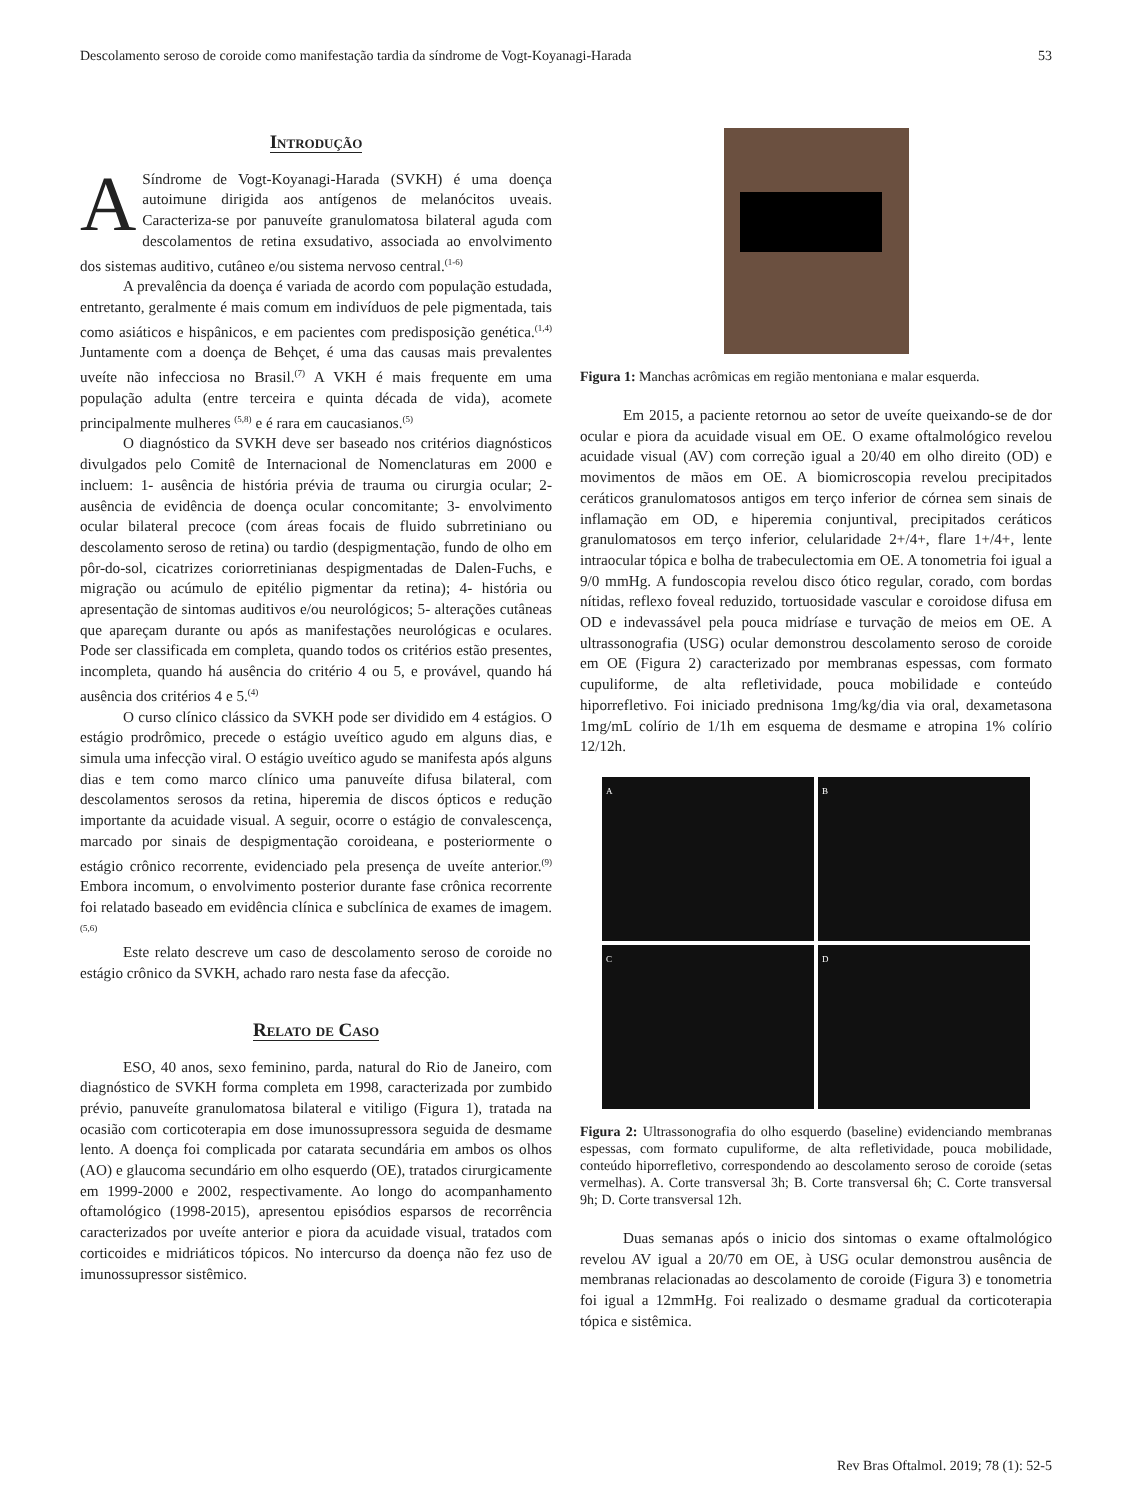Descolamento seroso de coroide como manifestação tardia da síndrome de Vogt-Koyanagi-Harada 53
Introdução
ASíndrome de Vogt-Koyanagi-Harada (SVKH) é uma doença autoimune dirigida aos antígenos de melanócitos uveais. Caracteriza-se por panuveíte granulomatosa bilateral aguda com descolamentos de retina exsudativo, associada ao envolvimento dos sistemas auditivo, cutâneo e/ou sistema nervoso central.<sup>(1-6)</sup>
A prevalência da doença é variada de acordo com população estudada, entretanto, geralmente é mais comum em indivíduos de pele pigmentada, tais como asiáticos e hispânicos, e em pacientes com predisposição genética.<sup>(1,4)</sup> Juntamente com a doença de Behçet, é uma das causas mais prevalentes uveíte não infecciosa no Brasil.<sup>(7)</sup> A VKH é mais frequente em uma população adulta (entre terceira e quinta década de vida), acomete principalmente mulheres <sup>(5,8)</sup> e é rara em caucasianos.<sup>(5)</sup>
O diagnóstico da SVKH deve ser baseado nos critérios diagnósticos divulgados pelo Comitê de Internacional de Nomenclaturas em 2000 e incluem: 1- ausência de história prévia de trauma ou cirurgia ocular; 2- ausência de evidência de doença ocular concomitante; 3- envolvimento ocular bilateral precoce (com áreas focais de fluido subrretiniano ou descolamento seroso de retina) ou tardio (despigmentação, fundo de olho em pôr-do-sol, cicatrizes coriorretinianas despigmentadas de Dalen-Fuchs, e migração ou acúmulo de epitélio pigmentar da retina); 4- história ou apresentação de sintomas auditivos e/ou neurológicos; 5- alterações cutâneas que apareçam durante ou após as manifestações neurológicas e oculares. Pode ser classificada em completa, quando todos os critérios estão presentes, incompleta, quando há ausência do critério 4 ou 5, e provável, quando há ausência dos critérios 4 e 5.<sup>(4)</sup>
O curso clínico clássico da SVKH pode ser dividido em 4 estágios. O estágio prodrômico, precede o estágio uveítico agudo em alguns dias, e simula uma infecção viral. O estágio uveítico agudo se manifesta após alguns dias e tem como marco clínico uma panuveíte difusa bilateral, com descolamentos serosos da retina, hiperemia de discos ópticos e redução importante da acuidade visual. A seguir, ocorre o estágio de convalescença, marcado por sinais de despigmentação coroideana, e posteriormente o estágio crônico recorrente, evidenciado pela presença de uveíte anterior.<sup>(9)</sup> Embora incomum, o envolvimento posterior durante fase crônica recorrente foi relatado baseado em evidência clínica e subclínica de exames de imagem.<sup>(5,6)</sup>
Este relato descreve um caso de descolamento seroso de coroide no estágio crônico da SVKH, achado raro nesta fase da afecção.
Relato de Caso
ESO, 40 anos, sexo feminino, parda, natural do Rio de Janeiro, com diagnóstico de SVKH forma completa em 1998, caracterizada por zumbido prévio, panuveíte granulomatosa bilateral e vitiligo (Figura 1), tratada na ocasião com corticoterapia em dose imunossupressora seguida de desmame lento. A doença foi complicada por catarata secundária em ambos os olhos (AO) e glaucoma secundário em olho esquerdo (OE), tratados cirurgicamente em 1999-2000 e 2002, respectivamente. Ao longo do acompanhamento oftamológico (1998-2015), apresentou episódios esparsos de recorrência caracterizados por uveíte anterior e piora da acuidade visual, tratados com corticoides e midriáticos tópicos. No intercurso da doença não fez uso de imunossupressor sistêmico.
Figura 1: Manchas acrômicas em região mentoniana e malar esquerda.
Em 2015, a paciente retornou ao setor de uveíte queixando-se de dor ocular e piora da acuidade visual em OE. O exame oftalmológico revelou acuidade visual (AV) com correção igual a 20/40 em olho direito (OD) e movimentos de mãos em OE. A biomicroscopia revelou precipitados ceráticos granulomatosos antigos em terço inferior de córnea sem sinais de inflamação em OD, e hiperemia conjuntival, precipitados ceráticos granulomatosos em terço inferior, celularidade 2+/4+, flare 1+/4+, lente intraocular tópica e bolha de trabeculectomia em OE. A tonometria foi igual a 9/0 mmHg. A fundoscopia revelou disco ótico regular, corado, com bordas nítidas, reflexo foveal reduzido, tortuosidade vascular e coroidose difusa em OD e indevassável pela pouca midríase e turvação de meios em OE. A ultrassonografia (USG) ocular demonstrou descolamento seroso de coroide em OE (Figura 2) caracterizado por membranas espessas, com formato cupuliforme, de alta refletividade, pouca mobilidade e conteúdo hiporrefletivo. Foi iniciado prednisona 1mg/kg/dia via oral, dexametasona 1mg/mL colírio de 1/1h em esquema de desmame e atropina 1% colírio 12/12h.
A
B
C
D
Figura 2: Ultrassonografia do olho esquerdo (baseline) evidenciando membranas espessas, com formato cupuliforme, de alta refletividade, pouca mobilidade, conteúdo hiporrefletivo, correspondendo ao descolamento seroso de coroide (setas vermelhas). A. Corte transversal 3h; B. Corte transversal 6h; C. Corte transversal 9h; D. Corte transversal 12h.
Duas semanas após o inicio dos sintomas o exame oftalmológico revelou AV igual a 20/70 em OE, à USG ocular demonstrou ausência de membranas relacionadas ao descolamento de coroide (Figura 3) e tonometria foi igual a 12mmHg. Foi realizado o desmame gradual da corticoterapia tópica e sistêmica.
Rev Bras Oftalmol. 2019; 78 (1): 52-5